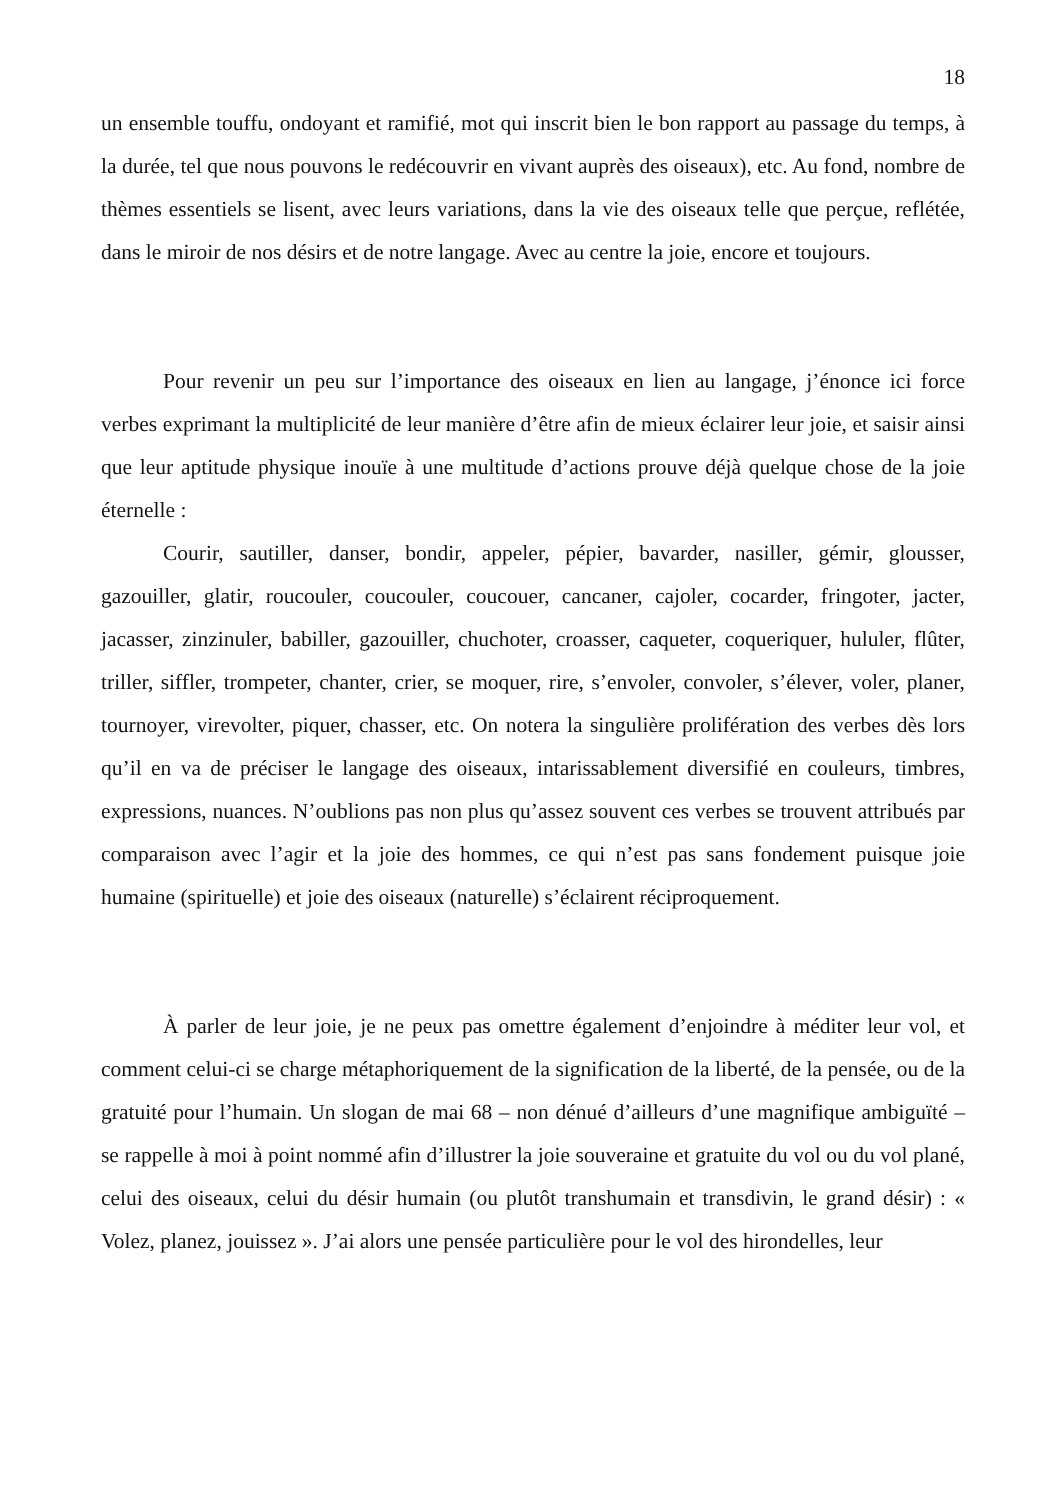18
un ensemble touffu, ondoyant et ramifié, mot qui inscrit bien le bon rapport au passage du temps, à la durée, tel que nous pouvons le redécouvrir en vivant auprès des oiseaux), etc. Au fond, nombre de thèmes essentiels se lisent, avec leurs variations, dans la vie des oiseaux telle que perçue, reflétée, dans le miroir de nos désirs et de notre langage. Avec au centre la joie, encore et toujours.
Pour revenir un peu sur l’importance des oiseaux en lien au langage, j’énonce ici force verbes exprimant la multiplicité de leur manière d’être afin de mieux éclairer leur joie, et saisir ainsi que leur aptitude physique inouïe à une multitude d’actions prouve déjà quelque chose de la joie éternelle :
Courir, sautiller, danser, bondir, appeler, pépier, bavarder, nasiller, gémir, glousser, gazouiller, glatir, roucouler, coucouler, coucouer, cancaner, cajoler, cocarder, fringoter, jacter, jacasser, zinzinuler, babiller, gazouiller, chuchoter, croasser, caqueter, coqueriquer, hululer, flûter, triller, siffler, trompeter, chanter, crier, se moquer, rire, s’envoler, convoler, s’élever, voler, planer, tournoyer, virevolter, piquer, chasser, etc. On notera la singulière prolifération des verbes dès lors qu’il en va de préciser le langage des oiseaux, intarissablement diversifié en couleurs, timbres, expressions, nuances. N’oublions pas non plus qu’assez souvent ces verbes se trouvent attribués par comparaison avec l’agir et la joie des hommes, ce qui n’est pas sans fondement puisque joie humaine (spirituelle) et joie des oiseaux (naturelle) s’éclairent réciproquement.
À parler de leur joie, je ne peux pas omettre également d’enjoindre à méditer leur vol, et comment celui-ci se charge métaphoriquement de la signification de la liberté, de la pensée, ou de la gratuité pour l’humain. Un slogan de mai 68 – non dénué d’ailleurs d’une magnifique ambiguïté – se rappelle à moi à point nommé afin d’illustrer la joie souveraine et gratuite du vol ou du vol plané, celui des oiseaux, celui du désir humain (ou plutôt transhumain et transdivin, le grand désir) : « Volez, planez, jouissez ». J’ai alors une pensée particulière pour le vol des hirondelles, leur